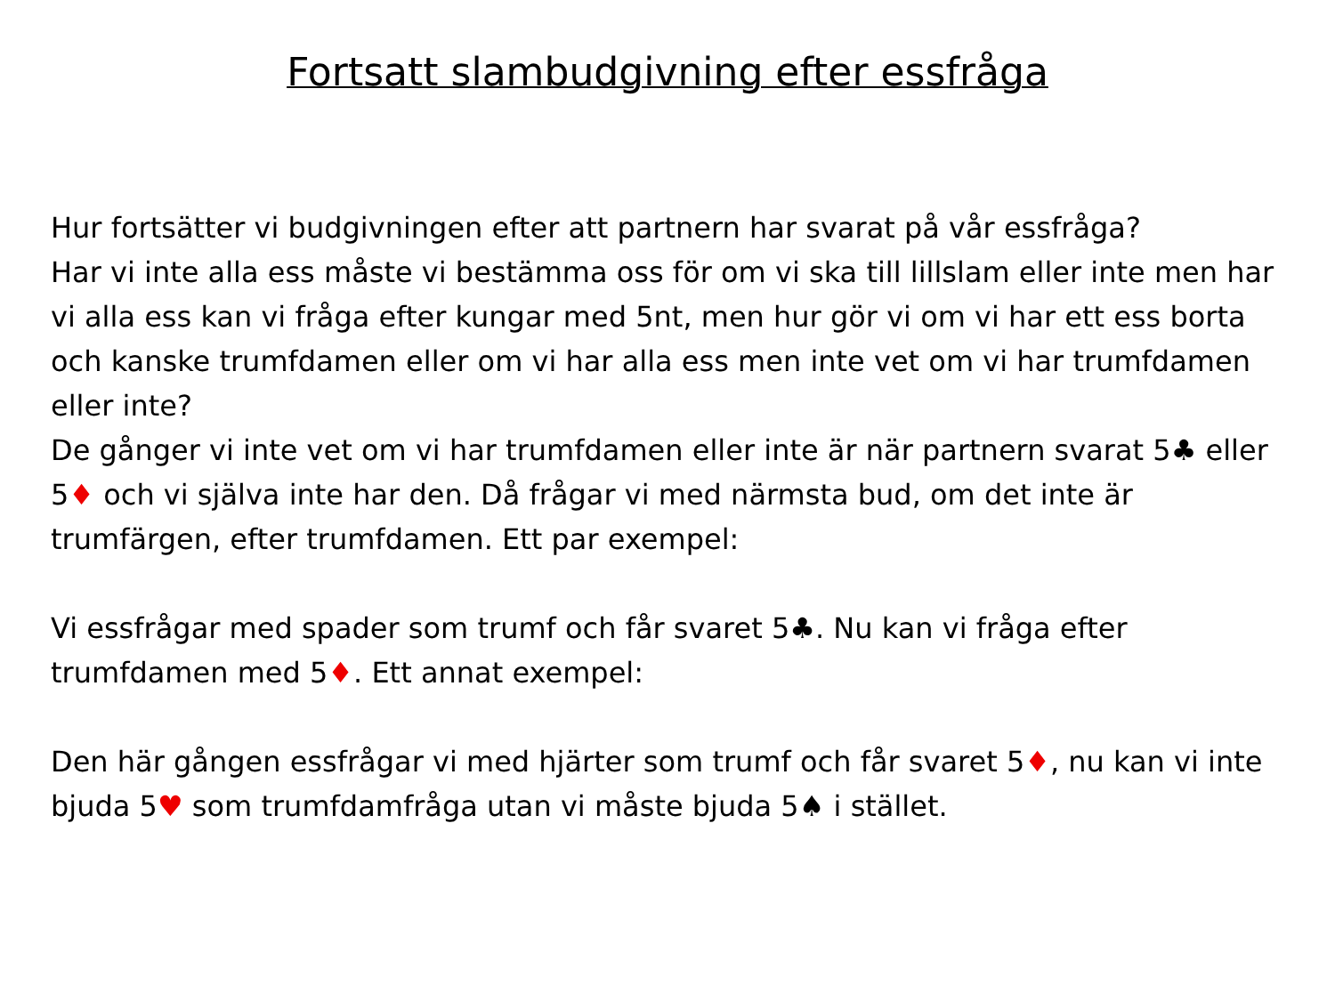Fortsatt slambudgivning efter essfråga
Hur fortsätter vi budgivningen efter att partnern har svarat på vår essfråga?
Har vi inte alla ess måste vi bestämma oss för om vi ska till lillslam eller inte men har vi alla ess kan vi fråga efter kungar med 5nt, men hur gör vi om vi har ett ess borta och kanske trumfdamen eller om vi har alla ess men inte vet om vi har trumfdamen eller inte?
De gånger vi inte vet om vi har trumfdamen eller inte är när partnern svarat 5♣ eller 5♦ och vi själva inte har den. Då frågar vi med närmsta bud, om det inte är trumfärgen, efter trumfdamen. Ett par exempel:
Vi essfrågar med spader som trumf och får svaret 5♣. Nu kan vi fråga efter trumfdamen med 5♦. Ett annat exempel:
Den här gången essfrågar vi med hjärter som trumf och får svaret 5♦, nu kan vi inte bjuda 5♥ som trumfdamfråga utan vi måste bjuda 5♠ i stället.